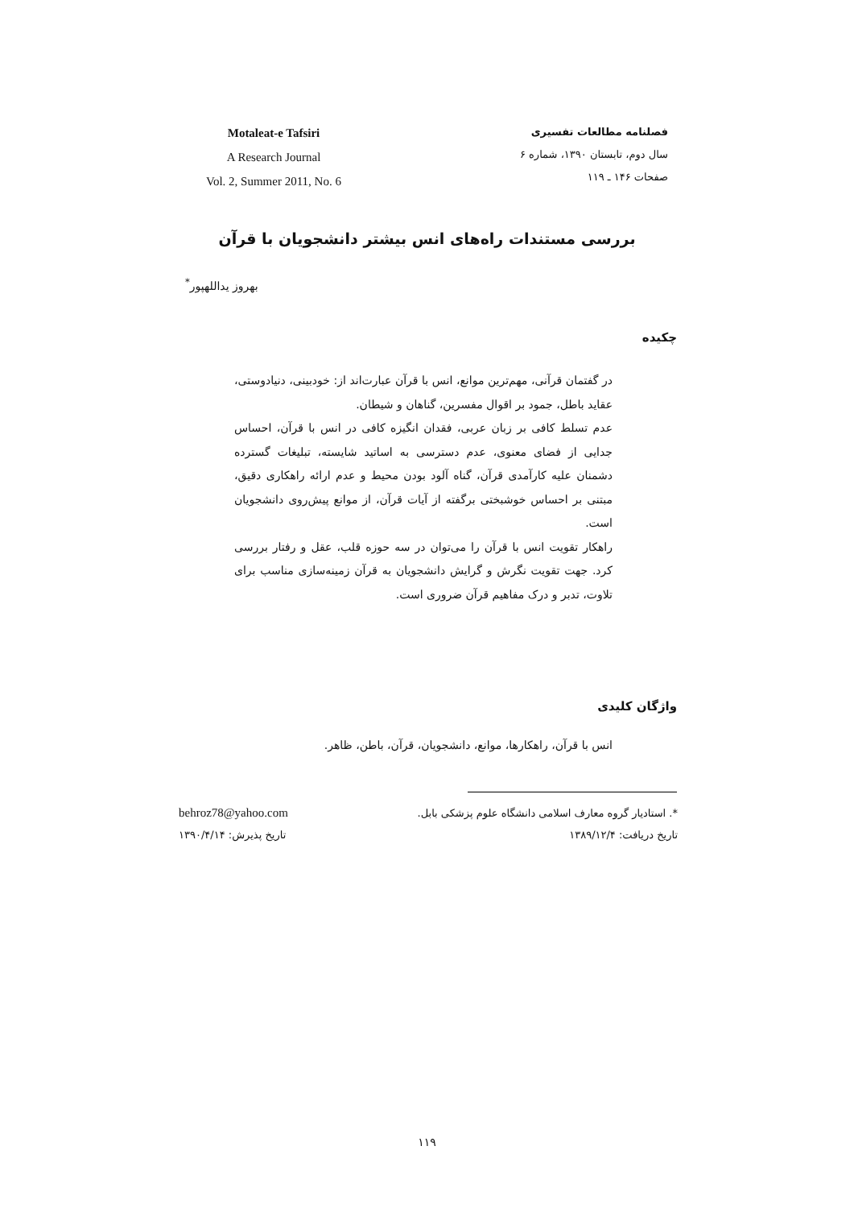Motaleat-e Tafsiri
A Research Journal
Vol. 2, Summer 2011, No. 6
فصلنامه مطالعات تفسیری
سال دوم، تابستان ۱۳۹۰، شماره ۶
صفحات ۱۴۶ ـ ۱۱۹
بررسی مستندات راه‌های انس بیشتر دانشجویان با قرآن
بهروز یداللهپور<sup>*</sup>
چکیده
در گفتمان قرآنی، مهم‌ترین موانع، انس با قرآن عبارت‌اند از: خودبینی، دنیادوستی، عقاید باطل، جمود بر اقوال مفسرین، گناهان و شیطان.
عدم تسلط کافی بر زبان عربی، فقدان انگیزه کافی در انس با قرآن، احساس جدایی از فضای معنوی، عدم دسترسی به اساتید شایسته، تبلیغات گسترده دشمنان علیه کارآمدی قرآن، گناه آلود بودن محیط و عدم ارائه راهکاری دقیق، مبتنی بر احساس خوشبختی برگفته از آیات قرآن، از موانع پیش‌روی دانشجویان است.
راهکار تقویت انس با قرآن را می‌توان در سه حوزه قلب، عقل و رفتار بررسی کرد. جهت تقویت نگرش و گرایش دانشجویان به قرآن زمینه‌سازی مناسب برای تلاوت، تدبر و درک مفاهیم قرآن ضروری است.
واژگان کلیدی
انس با قرآن، راهکارها، موانع، دانشجویان، قرآن، باطن، ظاهر.
*. استادیار گروه معارف اسلامی دانشگاه علوم پزشکی بابل. behroz78@yahoo.com
تاریخ دریافت: ۱۳۸۹/۱۲/۴ تاریخ پذیرش: ۱۳۹۰/۴/۱۴
۱۱۹